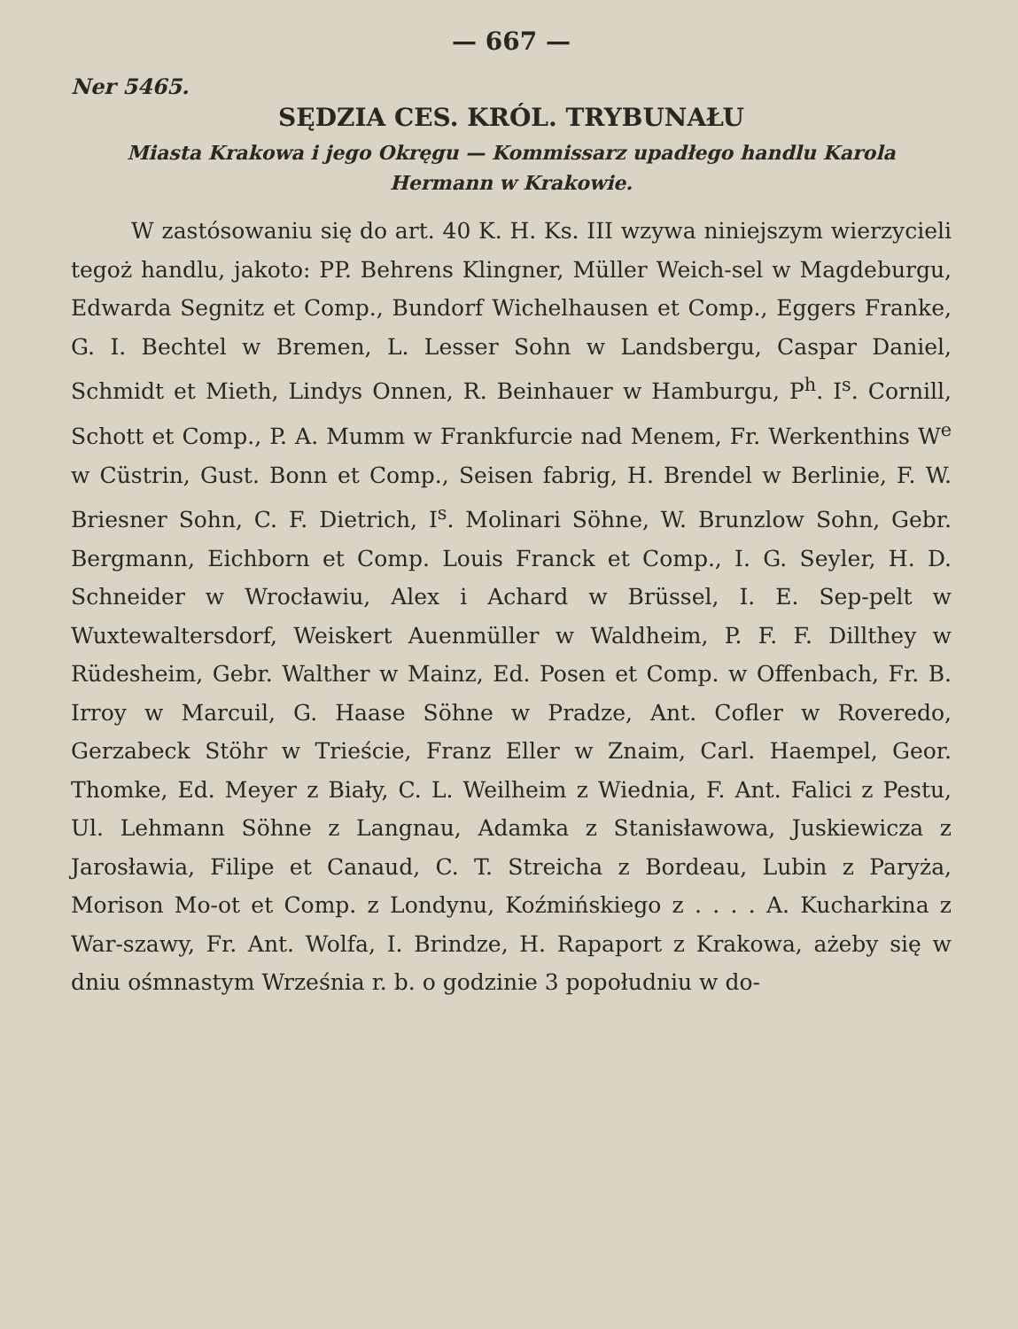— 667 —
Ner 5465.
SĘDZIA CES. KRÓL. TRYBUNAŁU
Miasta Krakowa i jego Okręgu — Kommissarz upadłego handlu Karola
Hermann w Krakowie.
W zastósowaniu się do art. 40 K. H. Ks. III wzywa niniejszym wierzycieli tegoż handlu, jakoto: PP. Behrens Klingner, Müller Weich-sel w Magdeburgu, Edwarda Segnitz et Comp., Bundorf Wichelhausen et Comp., Eggers Franke, G. I. Bechtel w Bremen, L. Lesser Sohn w Landsbergu, Caspar Daniel, Schmidt et Mieth, Lindys Onnen, R. Beinhauer w Hamburgu, P<sup>h</sup>. I<sup>s</sup>. Cornill, Schott et Comp., P. A. Mumm w Frankfurcie nad Menem, Fr. Werkenthins W<sup>e</sup> w Cüstrin, Gust. Bonn et Comp., Seisen fabrig, H. Brendel w Berlinie, F. W. Briesner Sohn, C. F. Dietrich, I<sup>s</sup>. Molinari Söhne, W. Brunzlow Sohn, Gebr. Bergmann, Eichborn et Comp. Louis Franck et Comp., I. G. Seyler, H. D. Schneider w Wrocławiu, Alex i Achard w Brüssel, I. E. Sep-pelt w Wuxtewaltersdorf, Weiskert Auenmüller w Waldheim, P. F. F. Dillthey w Rüdesheim, Gebr. Walther w Mainz, Ed. Posen et Comp. w Offenbach, Fr. B. Irroy w Marcuil, G. Haase Söhne w Pradze, Ant. Cofler w Roveredo, Gerzabeck Stöhr w Trieście, Franz Eller w Znaim, Carl. Haempel, Geor. Thomke, Ed. Meyer z Biały, C. L. Weilheim z Wiednia, F. Ant. Falici z Pestu, Ul. Lehmann Söhne z Langnau, Adamka z Stanisławowa, Juskiewicza z Jarosławia, Filipe et Canaud, C. T. Streicha z Bordeau, Lubin z Paryża, Morison Mo-ot et Comp. z Londynu, Koźmińskiego z . . . . A. Kucharkina z War-szawy, Fr. Ant. Wolfa, I. Brindze, H. Rapaport z Krakowa, ażeby się w dniu ośmnastym Września r. b. o godzinie 3 popołudniu w do-